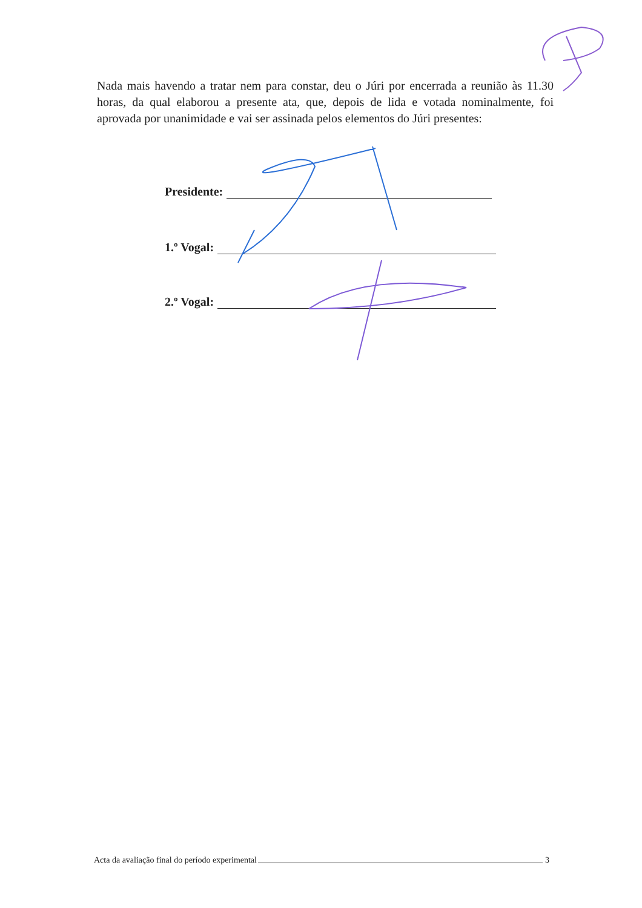Nada mais havendo a tratar nem para constar, deu o Júri por encerrada a reunião às 11.30 horas, da qual elaborou a presente ata, que, depois de lida e votada nominalmente, foi aprovada por unanimidade e vai ser assinada pelos elementos do Júri presentes:
Presidente:
1.º Vogal:
2.º Vogal:
Acta da avaliação final do período experimental 3